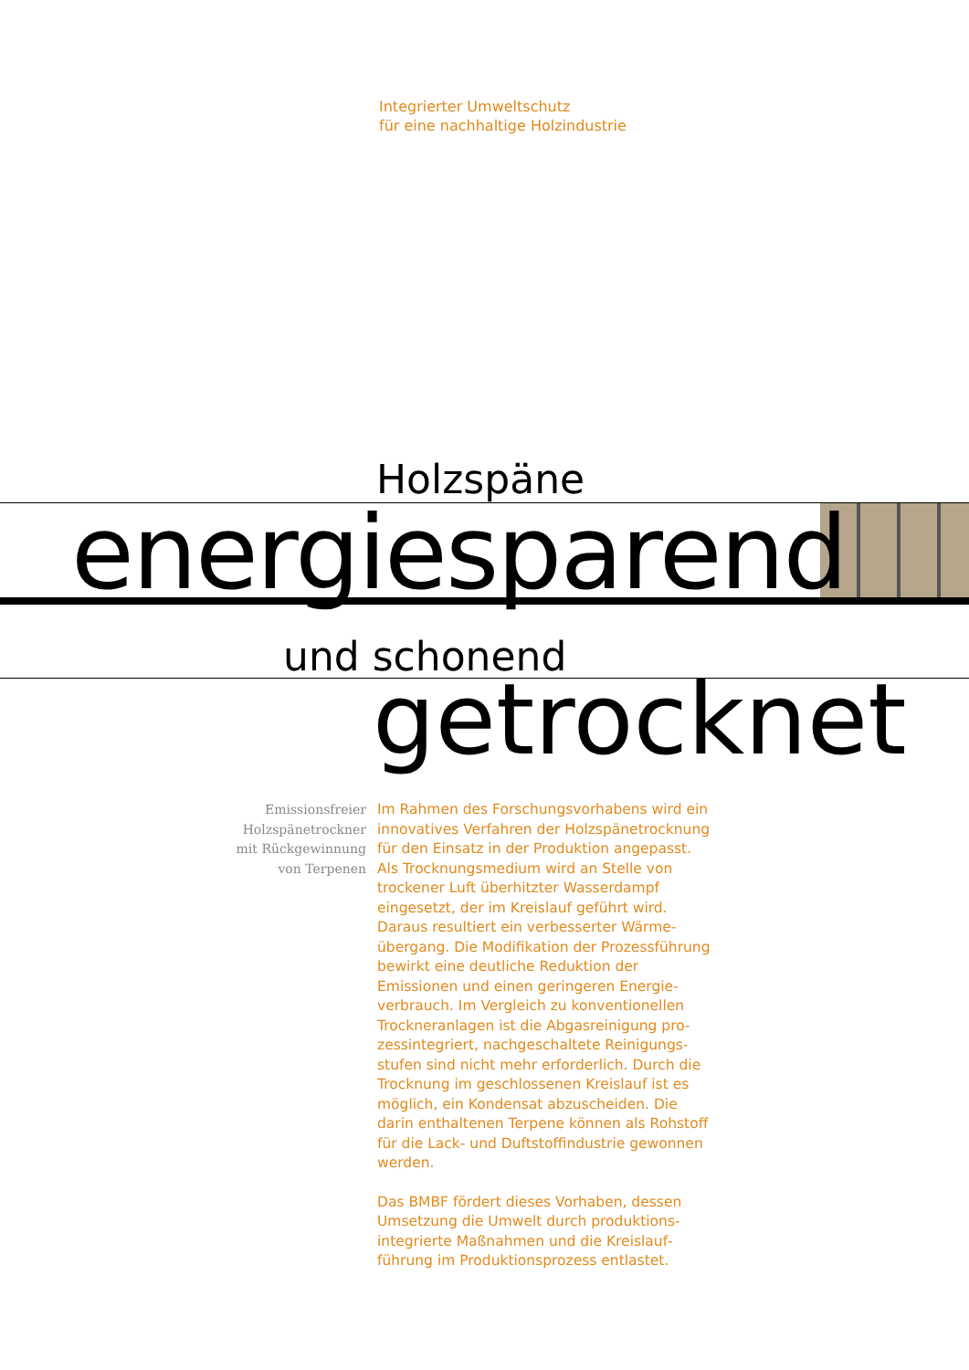Integrierter Umweltschutz
für eine nachhaltige Holzindustrie
Holzspäne
energiesparend
und schonend
getrocknet
Emissionsfreier
Holzspänetrockner
mit Rückgewinnung
von Terpenen
Im Rahmen des Forschungsvorhabens wird ein innovatives Verfahren der Holzspänetrock­nung für den Einsatz in der Produktion ange­passt. Als Trocknungsmedium wird an Stelle von trockener Luft überhitzter Wasserdampf eingesetzt, der im Kreislauf geführt wird. Daraus resultiert ein verbesserter Wärme­übergang. Die Modifikation der Prozessfüh­rung bewirkt eine deutliche Reduktion der Emissionen und einen geringeren Energie­verbrauch. Im Vergleich zu konventionellen Trockneranlagen ist die Abgasreinigung pro­zessintegriert, nachgeschaltete Reinigungs­stufen sind nicht mehr erforderlich. Durch die Trocknung im geschlossenen Kreislauf ist es möglich, ein Kondensat abzuscheiden. Die darin enthaltenen Terpene können als Roh­stoff für die Lack- und Duftstoffindustrie gewonnen werden.
Das BMBF fördert dieses Vorhaben, dessen Umsetzung die Umwelt durch produktions­integrierte Maßnahmen und die Kreislauf­führung im Produktionsprozess entlastet.